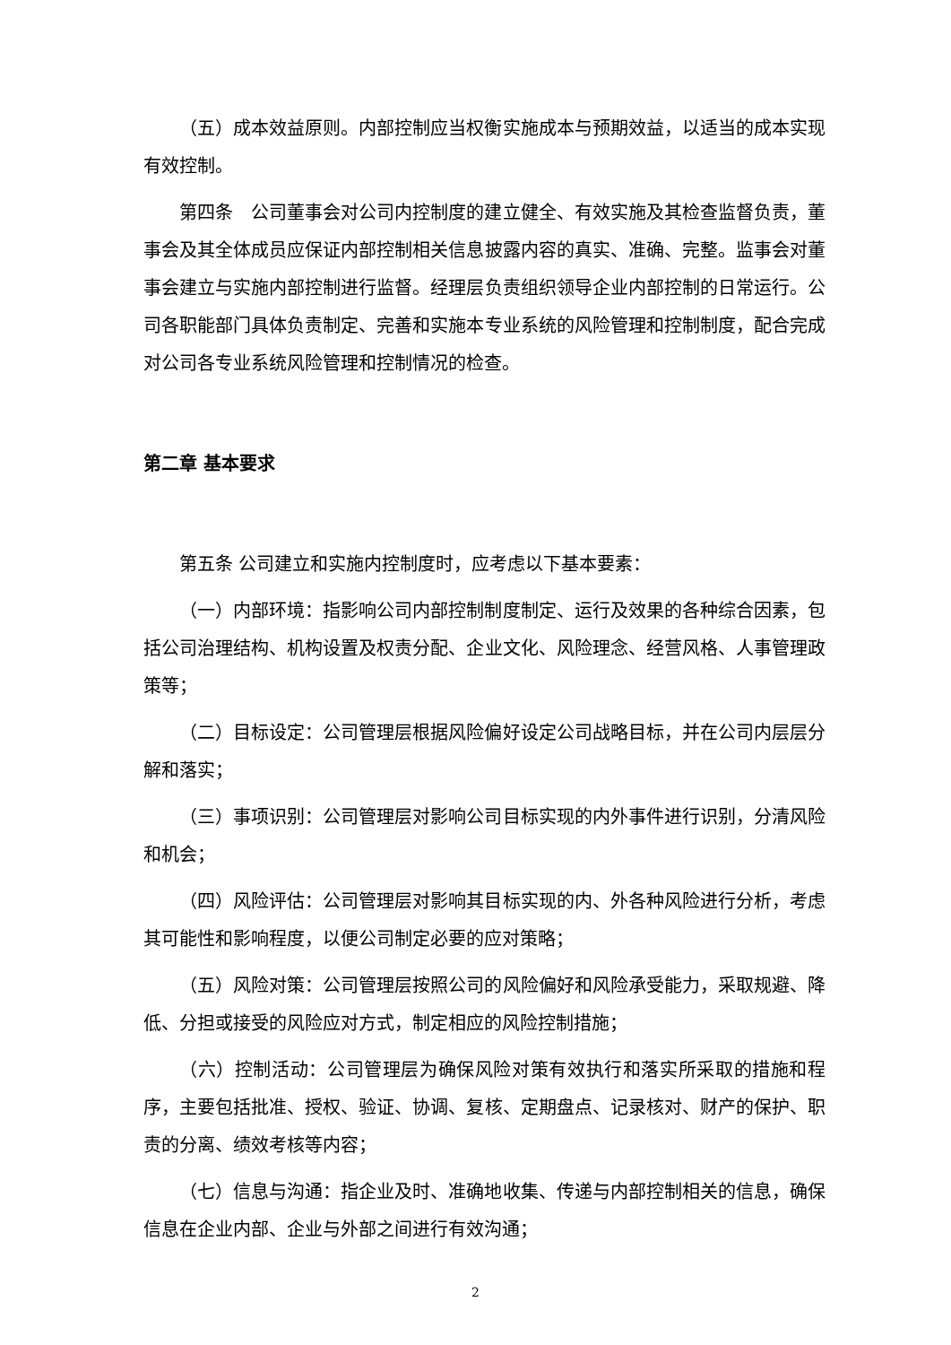（五）成本效益原则。内部控制应当权衡实施成本与预期效益，以适当的成本实现有效控制。
第四条　公司董事会对公司内控制度的建立健全、有效实施及其检查监督负责，董事会及其全体成员应保证内部控制相关信息披露内容的真实、准确、完整。监事会对董事会建立与实施内部控制进行监督。经理层负责组织领导企业内部控制的日常运行。公司各职能部门具体负责制定、完善和实施本专业系统的风险管理和控制制度，配合完成对公司各专业系统风险管理和控制情况的检查。
第二章 基本要求
第五条 公司建立和实施内控制度时，应考虑以下基本要素：
（一）内部环境：指影响公司内部控制制度制定、运行及效果的各种综合因素，包括公司治理结构、机构设置及权责分配、企业文化、风险理念、经营风格、人事管理政策等；
（二）目标设定：公司管理层根据风险偏好设定公司战略目标，并在公司内层层分解和落实；
（三）事项识别：公司管理层对影响公司目标实现的内外事件进行识别，分清风险和机会；
（四）风险评估：公司管理层对影响其目标实现的内、外各种风险进行分析，考虑其可能性和影响程度，以便公司制定必要的应对策略；
（五）风险对策：公司管理层按照公司的风险偏好和风险承受能力，采取规避、降低、分担或接受的风险应对方式，制定相应的风险控制措施；
（六）控制活动：公司管理层为确保风险对策有效执行和落实所采取的措施和程序，主要包括批准、授权、验证、协调、复核、定期盘点、记录核对、财产的保护、职责的分离、绩效考核等内容；
（七）信息与沟通：指企业及时、准确地收集、传递与内部控制相关的信息，确保信息在企业内部、企业与外部之间进行有效沟通；
2